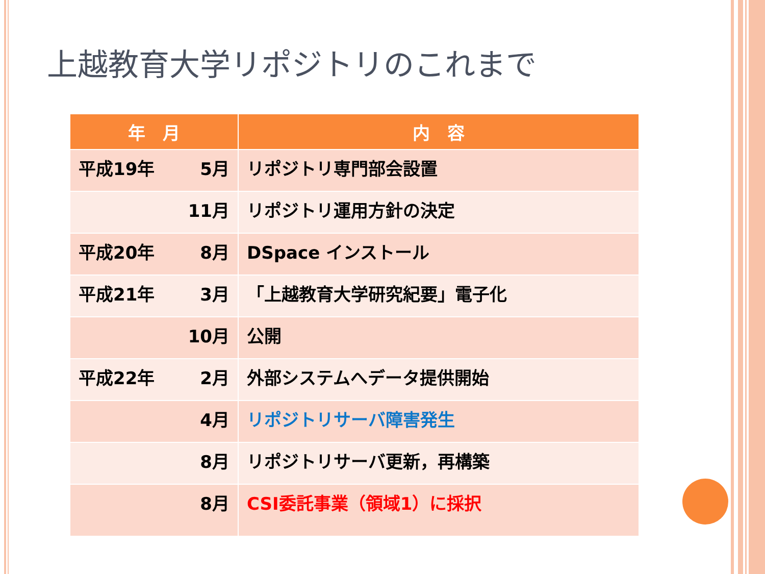上越教育大学リポジトリのこれまで
| 年 月 | 内 容 |
| --- | --- |
| 平成19年 5月 | リポジトリ専門部会設置 |
| 11月 | リポジトリ運用方針の決定 |
| 平成20年 8月 | DSpace インストール |
| 平成21年 3月 | 「上越教育大学研究紀要」電子化 |
| 10月 | 公開 |
| 平成22年 2月 | 外部システムへデータ提供開始 |
| 4月 | リポジトリサーバ障害発生 |
| 8月 | リポジトリサーバ更新，再構築 |
| 8月 | CSI委託事業（領域1）に採択 |